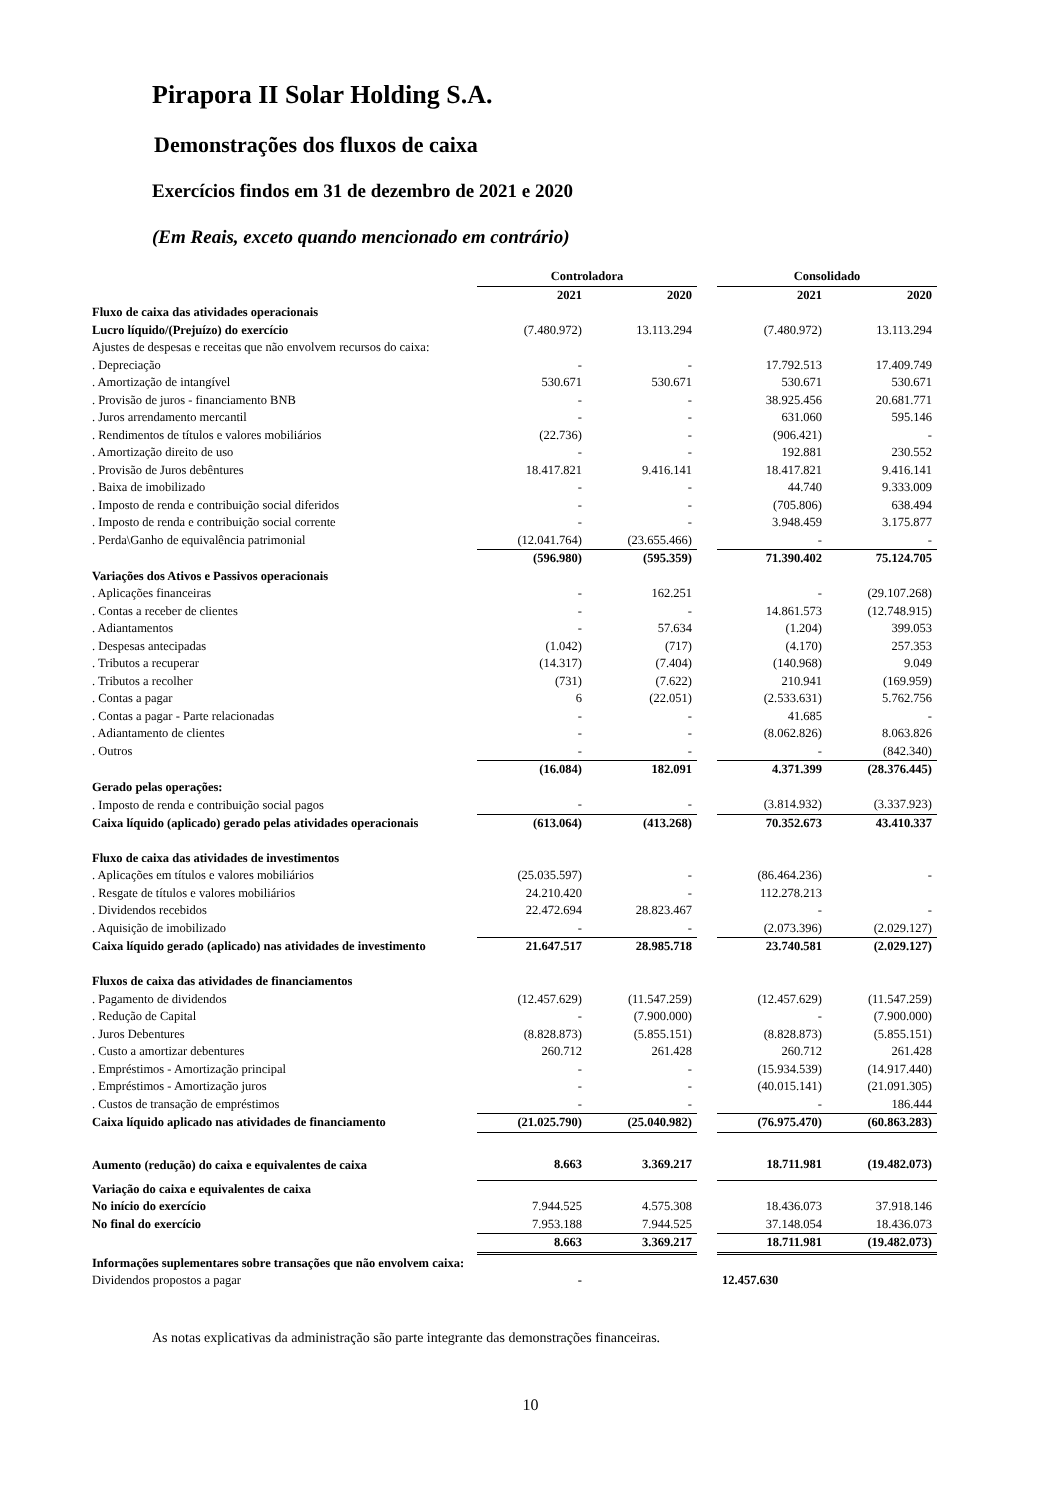Pirapora II Solar Holding S.A.
Demonstrações dos fluxos de caixa
Exercícios findos em 31 de dezembro de 2021 e 2020
(Em Reais, exceto quando mencionado em contrário)
| | Controladora | | | Consolidado | |
| --- | --- | --- | --- | --- | --- |
| | 2021 | 2020 | | 2021 | 2020 |
| Fluxo de caixa das atividades operacionais | | | | | |
| Lucro líquido/(Prejuízo) do exercício | (7.480.972) | 13.113.294 | | (7.480.972) | 13.113.294 |
| Ajustes de despesas e receitas que não envolvem recursos do caixa: | | | | | |
| . Depreciação | - | - | | 17.792.513 | 17.409.749 |
| . Amortização de intangível | 530.671 | 530.671 | | 530.671 | 530.671 |
| . Provisão de juros - financiamento BNB | - | - | | 38.925.456 | 20.681.771 |
| . Juros arrendamento mercantil | - | - | | 631.060 | 595.146 |
| . Rendimentos de títulos e valores mobiliários | (22.736) | - | | (906.421) | - |
| . Amortização direito de uso | - | - | | 192.881 | 230.552 |
| . Provisão de Juros debêntures | 18.417.821 | 9.416.141 | | 18.417.821 | 9.416.141 |
| . Baixa de imobilizado | - | - | | 44.740 | 9.333.009 |
| . Imposto de renda e contribuição social diferidos | - | - | | (705.806) | 638.494 |
| . Imposto de renda e contribuição social corrente | - | - | | 3.948.459 | 3.175.877 |
| . Perda\Ganho de equivalência patrimonial | (12.041.764) | (23.655.466) | | - | - |
| | (596.980) | (595.359) | | 71.390.402 | 75.124.705 |
| Variações dos Ativos e Passivos operacionais | | | | | |
| . Aplicações financeiras | - | 162.251 | | - | (29.107.268) |
| . Contas a receber de clientes | - | - | | 14.861.573 | (12.748.915) |
| . Adiantamentos | - | 57.634 | | (1.204) | 399.053 |
| . Despesas antecipadas | (1.042) | (717) | | (4.170) | 257.353 |
| . Tributos a recuperar | (14.317) | (7.404) | | (140.968) | 9.049 |
| . Tributos a recolher | (731) | (7.622) | | 210.941 | (169.959) |
| . Contas a pagar | 6 | (22.051) | | (2.533.631) | 5.762.756 |
| . Contas a pagar - Parte relacionadas | - | - | | 41.685 | - |
| . Adiantamento de clientes | - | - | | (8.062.826) | 8.063.826 |
| . Outros | - | - | | - | (842.340) |
| | (16.084) | 182.091 | | 4.371.399 | (28.376.445) |
| Gerado pelas operações: | | | | | |
| . Imposto de renda e contribuição social pagos | - | - | | (3.814.932) | (3.337.923) |
| Caixa líquido (aplicado) gerado pelas atividades operacionais | (613.064) | (413.268) | | 70.352.673 | 43.410.337 |
| Fluxo de caixa das atividades de investimentos | | | | | |
| . Aplicações em títulos e valores mobiliários | (25.035.597) | - | | (86.464.236) | - |
| . Resgate de títulos e valores mobiliários | 24.210.420 | - | | 112.278.213 | |
| . Dividendos recebidos | 22.472.694 | 28.823.467 | | - | - |
| . Aquisição de imobilizado | - | - | | (2.073.396) | (2.029.127) |
| Caixa líquido gerado (aplicado) nas atividades de investimento | 21.647.517 | 28.985.718 | | 23.740.581 | (2.029.127) |
| Fluxos de caixa das atividades de financiamentos | | | | | |
| . Pagamento de dividendos | (12.457.629) | (11.547.259) | | (12.457.629) | (11.547.259) |
| . Redução de Capital | - | (7.900.000) | | - | (7.900.000) |
| . Juros Debentures | (8.828.873) | (5.855.151) | | (8.828.873) | (5.855.151) |
| . Custo a amortizar debentures | 260.712 | 261.428 | | 260.712 | 261.428 |
| . Empréstimos - Amortização principal | - | - | | (15.934.539) | (14.917.440) |
| . Empréstimos - Amortização juros | - | - | | (40.015.141) | (21.091.305) |
| . Custos de transação de empréstimos | - | - | | - | 186.444 |
| Caixa líquido aplicado nas atividades de financiamento | (21.025.790) | (25.040.982) | | (76.975.470) | (60.863.283) |
| Aumento (redução) do caixa e equivalentes de caixa | 8.663 | 3.369.217 | | 18.711.981 | (19.482.073) |
| Variação do caixa e equivalentes de caixa | | | | | |
| No início do exercício | 7.944.525 | 4.575.308 | | 18.436.073 | 37.918.146 |
| No final do exercício | 7.953.188 | 7.944.525 | | 37.148.054 | 18.436.073 |
| | 8.663 | 3.369.217 | | 18.711.981 | (19.482.073) |
| Informações suplementares sobre transações que não envolvem caixa: | | | | | |
| Dividendos propostos a pagar | - | | | 12.457.630 | |
As notas explicativas da administração são parte integrante das demonstrações financeiras.
10